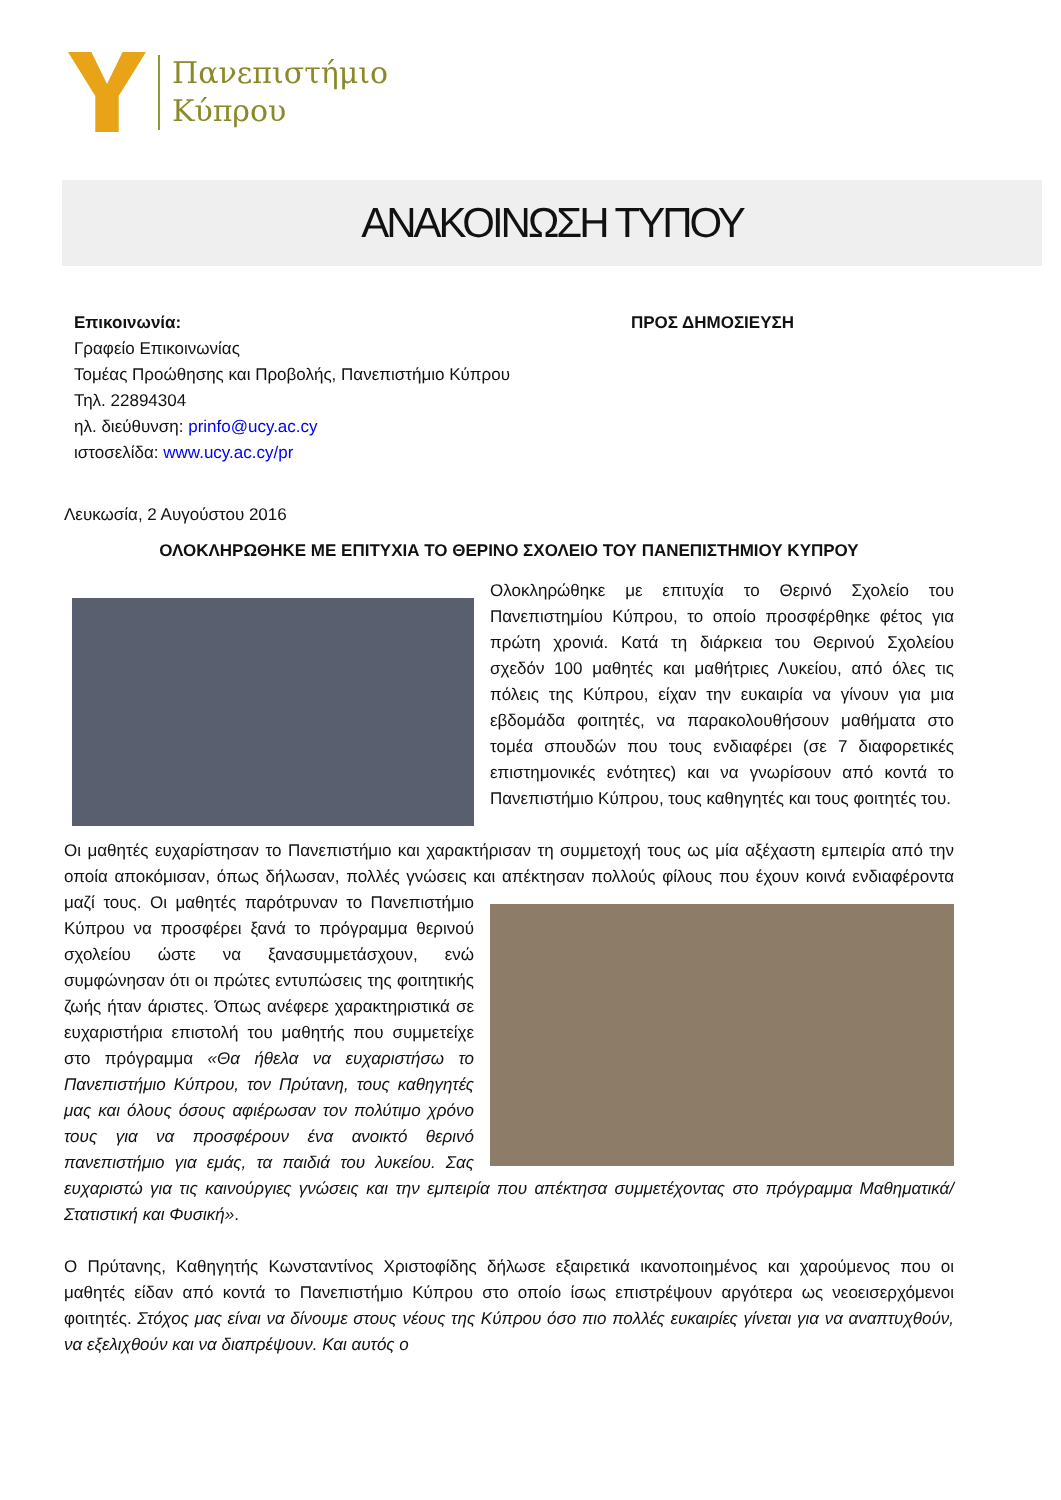Πανεπιστήμιο
Κύπρου
ΑΝΑΚΟΙΝΩΣΗ ΤΥΠΟΥ
Επικοινωνία:
Γραφείο Επικοινωνίας
Τομέας Προώθησης και Προβολής, Πανεπιστήμιο Κύπρου
Τηλ. 22894304
ηλ. διεύθυνση: prinfo@ucy.ac.cy
ιστοσελίδα: www.ucy.ac.cy/pr
ΠΡΟΣ ΔΗΜΟΣΙΕΥΣΗ
Λευκωσία, 2 Αυγούστου 2016
ΟΛΟΚΛΗΡΩΘΗΚΕ ΜΕ ΕΠΙΤΥΧΙΑ ΤΟ ΘΕΡΙΝΟ ΣΧΟΛΕΙΟ ΤΟΥ ΠΑΝΕΠΙΣΤΗΜΙΟΥ ΚΥΠΡΟΥ
Ολοκληρώθηκε με επιτυχία το Θερινό Σχολείο του Πανεπιστημίου Κύπρου, το οποίο προσφέρθηκε φέτος για πρώτη χρονιά. Κατά τη διάρκεια του Θερινού Σχολείου σχεδόν 100 μαθητές και μαθήτριες Λυκείου, από όλες τις πόλεις της Κύπρου, είχαν την ευκαιρία να γίνουν για μια εβδομάδα φοιτητές, να παρακολουθήσουν μαθήματα στο τομέα σπουδών που τους ενδιαφέρει (σε 7 διαφορετικές επιστημονικές ενότητες) και να γνωρίσουν από κοντά το Πανεπιστήμιο Κύπρου, τους καθηγητές και τους φοιτητές του.
Οι μαθητές ευχαρίστησαν το Πανεπιστήμιο και χαρακτήρισαν τη συμμετοχή τους ως μία αξέχαστη εμπειρία από την οποία αποκόμισαν, όπως δήλωσαν, πολλές γνώσεις και απέκτησαν πολλούς φίλους που έχουν κοινά ενδιαφέροντα μαζί τους. Οι μαθητές παρότρυναν το Πανεπιστήμιο Κύπρου να προσφέρει ξανά το πρόγραμμα θερινού σχολείου ώστε να ξανασυμμετάσχουν, ενώ συμφώνησαν ότι οι πρώτες εντυπώσεις της φοιτητικής ζωής ήταν άριστες. Όπως ανέφερε χαρακτηριστικά σε ευχαριστήρια επιστολή του μαθητής που συμμετείχε στο πρόγραμμα «Θα ήθελα να ευχαριστήσω το Πανεπιστήμιο Κύπρου, τον Πρύτανη, τους καθηγητές μας και όλους όσους αφιέρωσαν τον πολύτιμο χρόνο τους για να προσφέρουν ένα ανοικτό θερινό πανεπιστήμιο για εμάς, τα παιδιά του λυκείου. Σας ευχαριστώ για τις καινούργιες γνώσεις και την εμπειρία που απέκτησα συμμετέχοντας στο πρόγραμμα Μαθηματικά/Στατιστική και Φυσική».
Ο Πρύτανης, Καθηγητής Κωνσταντίνος Χριστοφίδης δήλωσε εξαιρετικά ικανοποιημένος και χαρούμενος που οι μαθητές είδαν από κοντά το Πανεπιστήμιο Κύπρου στο οποίο ίσως επιστρέψουν αργότερα ως νεοεισερχόμενοι φοιτητές. Στόχος μας είναι να δίνουμε στους νέους της Κύπρου όσο πιο πολλές ευκαιρίες γίνεται για να αναπτυχθούν, να εξελιχθούν και να διαπρέψουν. Και αυτός ο